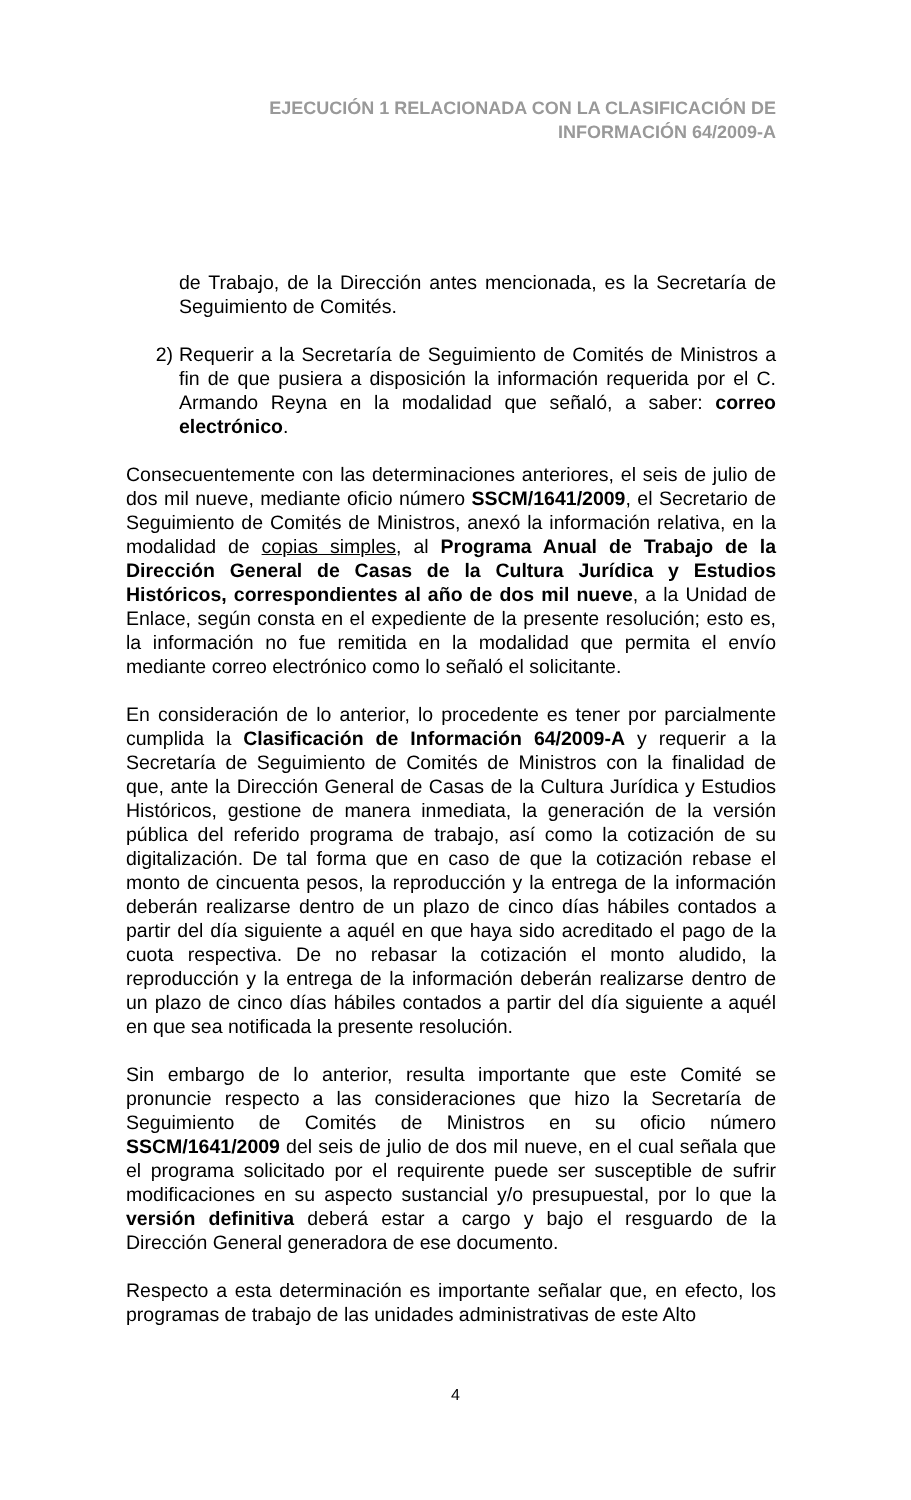EJECUCIÓN 1 RELACIONADA CON LA CLASIFICACIÓN DE
INFORMACIÓN 64/2009-A
de Trabajo, de la Dirección antes mencionada, es la Secretaría de Seguimiento de Comités.
2) Requerir a la Secretaría de Seguimiento de Comités de Ministros a fin de que pusiera a disposición la información requerida por el C. Armando Reyna en la modalidad que señaló, a saber: correo electrónico.
Consecuentemente con las determinaciones anteriores, el seis de julio de dos mil nueve, mediante oficio número SSCM/1641/2009, el Secretario de Seguimiento de Comités de Ministros, anexó la información relativa, en la modalidad de copias simples, al Programa Anual de Trabajo de la Dirección General de Casas de la Cultura Jurídica y Estudios Históricos, correspondientes al año de dos mil nueve, a la Unidad de Enlace, según consta en el expediente de la presente resolución; esto es, la información no fue remitida en la modalidad que permita el envío mediante correo electrónico como lo señaló el solicitante.
En consideración de lo anterior, lo procedente es tener por parcialmente cumplida la Clasificación de Información 64/2009-A y requerir a la Secretaría de Seguimiento de Comités de Ministros con la finalidad de que, ante la Dirección General de Casas de la Cultura Jurídica y Estudios Históricos, gestione de manera inmediata, la generación de la versión pública del referido programa de trabajo, así como la cotización de su digitalización. De tal forma que en caso de que la cotización rebase el monto de cincuenta pesos, la reproducción y la entrega de la información deberán realizarse dentro de un plazo de cinco días hábiles contados a partir del día siguiente a aquél en que haya sido acreditado el pago de la cuota respectiva. De no rebasar la cotización el monto aludido, la reproducción y la entrega de la información deberán realizarse dentro de un plazo de cinco días hábiles contados a partir del día siguiente a aquél en que sea notificada la presente resolución.
Sin embargo de lo anterior, resulta importante que este Comité se pronuncie respecto a las consideraciones que hizo la Secretaría de Seguimiento de Comités de Ministros en su oficio número SSCM/1641/2009 del seis de julio de dos mil nueve, en el cual señala que el programa solicitado por el requirente puede ser susceptible de sufrir modificaciones en su aspecto sustancial y/o presupuestal, por lo que la versión definitiva deberá estar a cargo y bajo el resguardo de la Dirección General generadora de ese documento.
Respecto a esta determinación es importante señalar que, en efecto, los programas de trabajo de las unidades administrativas de este Alto
4